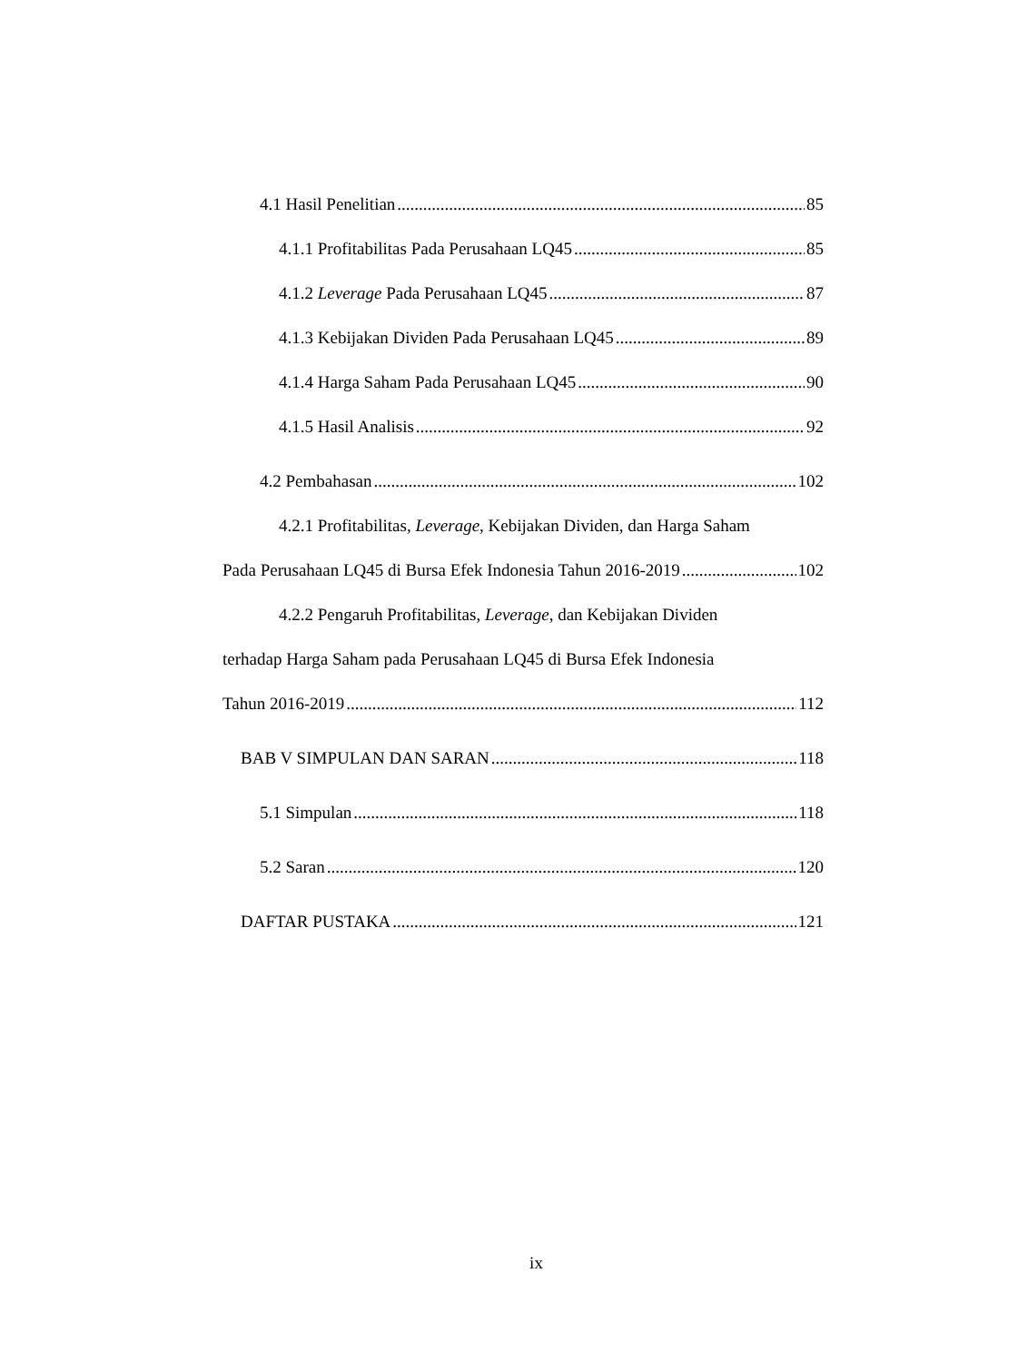4.1 Hasil Penelitian 85
4.1.1 Profitabilitas Pada Perusahaan LQ45 85
4.1.2 Leverage Pada Perusahaan LQ45 87
4.1.3 Kebijakan Dividen Pada Perusahaan LQ45 89
4.1.4 Harga Saham Pada Perusahaan LQ45 90
4.1.5 Hasil Analisis 92
4.2 Pembahasan 102
4.2.1 Profitabilitas, Leverage, Kebijakan Dividen, dan Harga Saham
Pada Perusahaan LQ45 di Bursa Efek Indonesia Tahun 2016-2019 102
4.2.2 Pengaruh Profitabilitas, Leverage, dan Kebijakan Dividen
terhadap Harga Saham pada Perusahaan LQ45 di Bursa Efek Indonesia
Tahun 2016-2019 112
BAB V SIMPULAN DAN SARAN 118
5.1 Simpulan 118
5.2 Saran 120
DAFTAR PUSTAKA 121
ix